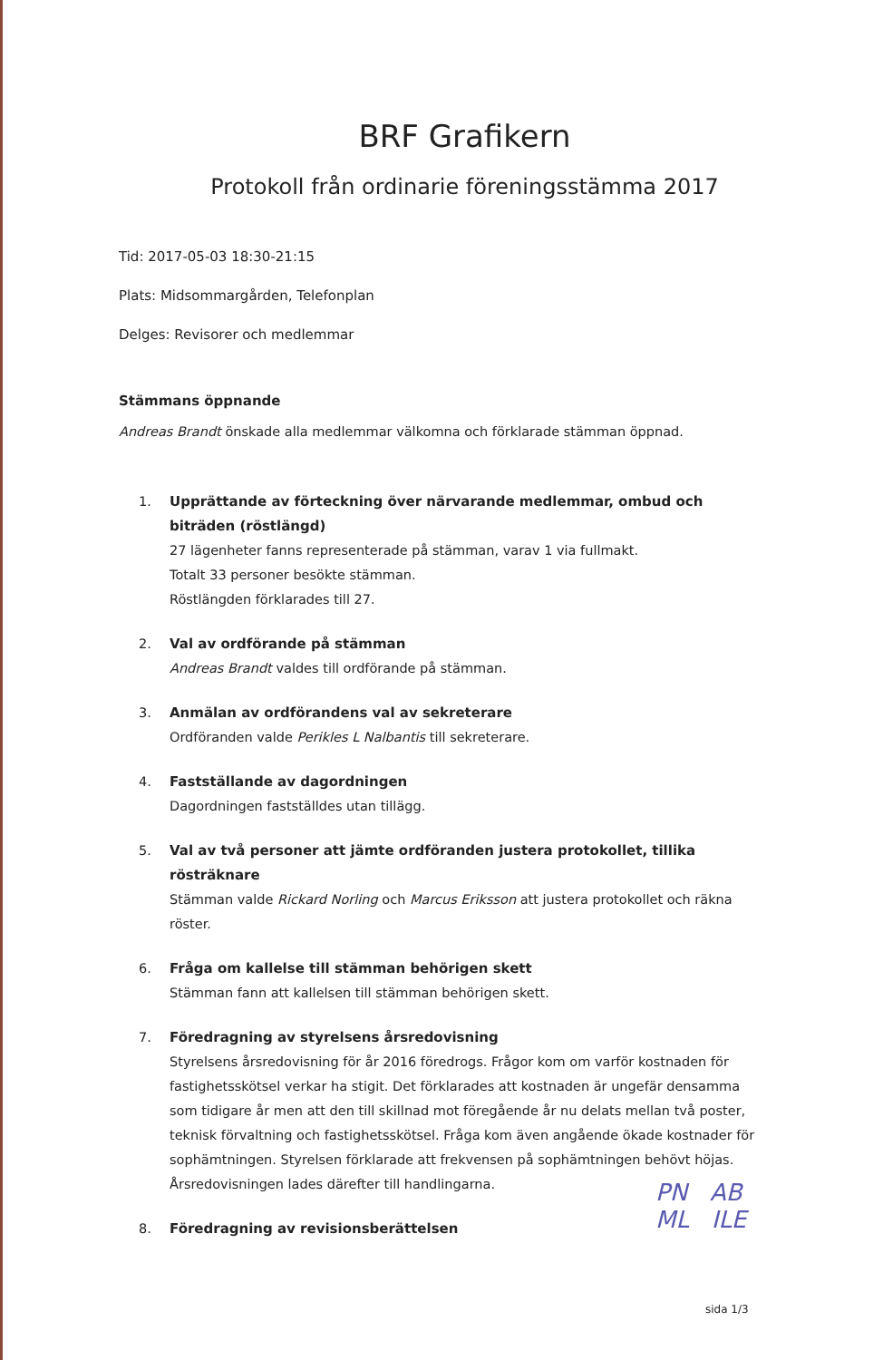BRF Grafikern
Protokoll från ordinarie föreningsstämma 2017
Tid: 2017-05-03 18:30-21:15
Plats: Midsommargården, Telefonplan
Delges: Revisorer och medlemmar
Stämmans öppnande
Andreas Brandt önskade alla medlemmar välkomna och förklarade stämman öppnad.
1. Upprättande av förteckning över närvarande medlemmar, ombud och biträden (röstlängd)
27 lägenheter fanns representerade på stämman, varav 1 via fullmakt.
Totalt 33 personer besökte stämman.
Röstlängden förklarades till 27.
2. Val av ordförande på stämman
Andreas Brandt valdes till ordförande på stämman.
3. Anmälan av ordförandens val av sekreterare
Ordföranden valde Perikles L Nalbantis till sekreterare.
4. Fastställande av dagordningen
Dagordningen fastställdes utan tillägg.
5. Val av två personer att jämte ordföranden justera protokollet, tillika rösträknare
Stämman valde Rickard Norling och Marcus Eriksson att justera protokollet och räkna röster.
6. Fråga om kallelse till stämman behörigen skett
Stämman fann att kallelsen till stämman behörigen skett.
7. Föredragning av styrelsens årsredovisning
Styrelsens årsredovisning för år 2016 föredrogs. Frågor kom om varför kostnaden för fastighetsskötsel verkar ha stigit. Det förklarades att kostnaden är ungefär densamma som tidigare år men att den till skillnad mot föregående år nu delats mellan två poster, teknisk förvaltning och fastighetsskötsel. Fråga kom även angående ökade kostnader för sophämtningen. Styrelsen förklarade att frekvensen på sophämtningen behövt höjas. Årsredovisningen lades därefter till handlingarna.
8. Föredragning av revisionsberättelsen
PN AB
ML ILE
sida 1/3